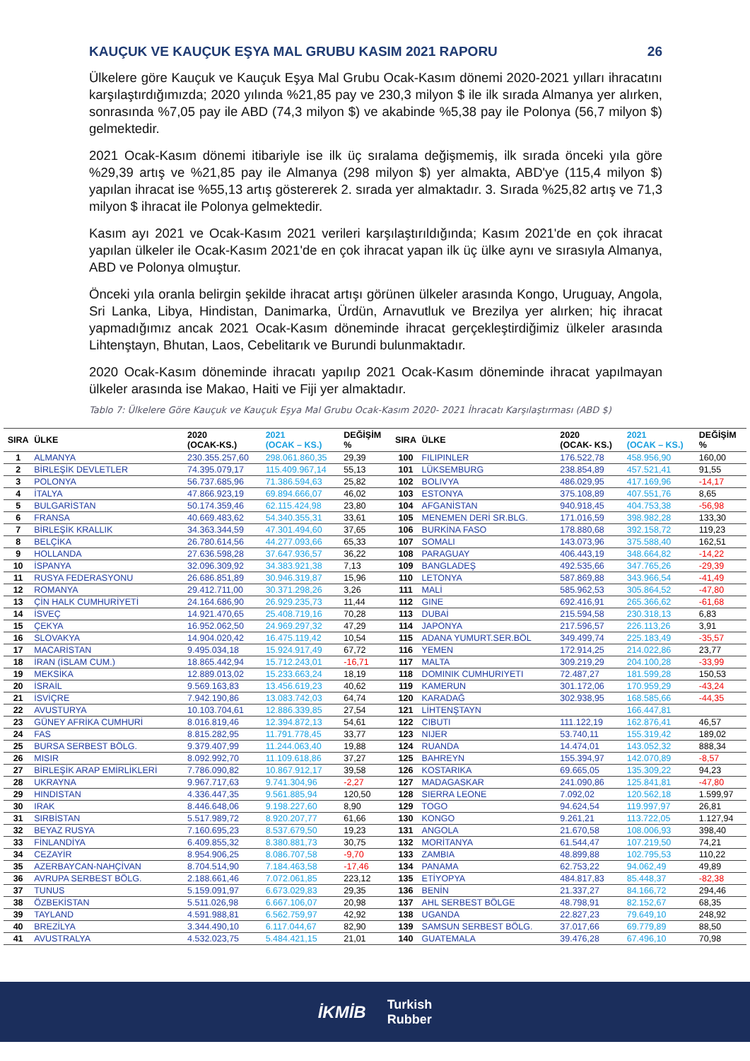KAUÇUK VE KAUÇUK EŞYA MAL GRUBU KASIM 2021 RAPORU 26
Ülkelere göre Kauçuk ve Kauçuk Eşya Mal Grubu Ocak-Kasım dönemi 2020-2021 yılları ihracatını karşılaştırdığımızda; 2020 yılında %21,85 pay ve 230,3 milyon $ ile ilk sırada Almanya yer alırken, sonrasında %7,05 pay ile ABD (74,3 milyon $) ve akabinde %5,38 pay ile Polonya (56,7 milyon $) gelmektedir.
2021 Ocak-Kasım dönemi itibariyle ise ilk üç sıralama değişmemiş, ilk sırada önceki yıla göre %29,39 artış ve %21,85 pay ile Almanya (298 milyon $) yer almakta, ABD'ye (115,4 milyon $) yapılan ihracat ise %55,13 artış göstererek 2. sırada yer almaktadır. 3. Sırada %25,82 artış ve 71,3 milyon $ ihracat ile Polonya gelmektedir.
Kasım ayı 2021 ve Ocak-Kasım 2021 verileri karşılaştırıldığında; Kasım 2021'de en çok ihracat yapılan ülkeler ile Ocak-Kasım 2021'de en çok ihracat yapan ilk üç ülke aynı ve sırasıyla Almanya, ABD ve Polonya olmuştur.
Önceki yıla oranla belirgin şekilde ihracat artışı görünen ülkeler arasında Kongo, Uruguay, Angola, Sri Lanka, Libya, Hindistan, Danimarka, Ürdün, Arnavutluk ve Brezilya yer alırken; hiç ihracat yapmadığımız ancak 2021 Ocak-Kasım döneminde ihracat gerçekleştirdiğimiz ülkeler arasında Lihtenştayn, Bhutan, Laos, Cebelitarık ve Burundi bulunmaktadır.
2020 Ocak-Kasım döneminde ihracatı yapılıp 2021 Ocak-Kasım döneminde ihracat yapılmayan ülkeler arasında ise Makao, Haiti ve Fiji yer almaktadır.
Tablo 7: Ülkelere Göre Kauçuk ve Kauçuk Eşya Mal Grubu Ocak-Kasım 2020- 2021 İhracatı Karşılaştırması (ABD $)
| SIRA | ÜLKE | 2020 (OCAK-KS.) | 2021 (OCAK – KS.) | DEĞİŞİM % | SIRA | ÜLKE | 2020 (OCAK- KS.) | 2021 (OCAK – KS.) | DEĞİŞİM % |
| --- | --- | --- | --- | --- | --- | --- | --- | --- | --- |
| 1 | ALMANYA | 230.355.257,60 | 298.061.860,35 | 29,39 | 100 | FILIPINLER | 176.522,78 | 458.956,90 | 160,00 |
| 2 | BİRLEŞİK DEVLETLER | 74.395.079,17 | 115.409.967,14 | 55,13 | 101 | LÜKSEMBURG | 238.854,89 | 457.521,41 | 91,55 |
| 3 | POLONYA | 56.737.685,96 | 71.386.594,63 | 25,82 | 102 | BOLIVYA | 486.029,95 | 417.169,96 | -14,17 |
| 4 | İTALYA | 47.866.923,19 | 69.894.666,07 | 46,02 | 103 | ESTONYA | 375.108,89 | 407.551,76 | 8,65 |
| 5 | BULGARİSTAN | 50.174.359,46 | 62.115.424,98 | 23,80 | 104 | AFGANİSTAN | 940.918,45 | 404.753,38 | -56,98 |
| 6 | FRANSA | 40.669.483,62 | 54.340.355,31 | 33,61 | 105 | MENEMEN DERİ SR.BLG. | 171.016,59 | 398.982,28 | 133,30 |
| 7 | BİRLEŞİK KRALLIK | 34.363.344,59 | 47.301.494,60 | 37,65 | 106 | BURKİNA FASO | 178.880,68 | 392.158,72 | 119,23 |
| 8 | BELÇİKA | 26.780.614,56 | 44.277.093,66 | 65,33 | 107 | SOMALI | 143.073,96 | 375.588,40 | 162,51 |
| 9 | HOLLANDA | 27.636.598,28 | 37.647.936,57 | 36,22 | 108 | PARAGUAY | 406.443,19 | 348.664,82 | -14,22 |
| 10 | İSPANYA | 32.096.309,92 | 34.383.921,38 | 7,13 | 109 | BANGLADEŞ | 492.535,66 | 347.765,26 | -29,39 |
| 11 | RUSYA FEDERASYONU | 26.686.851,89 | 30.946.319,87 | 15,96 | 110 | LETONYA | 587.869,88 | 343.966,54 | -41,49 |
| 12 | ROMANYA | 29.412.711,00 | 30.371.298,26 | 3,26 | 111 | MALİ | 585.962,53 | 305.864,52 | -47,80 |
| 13 | ÇİN HALK CUMHURİYETİ | 24.164.686,90 | 26.929.235,73 | 11,44 | 112 | GINE | 692.416,91 | 265.366,62 | -61,68 |
| 14 | İSVEÇ | 14.921.470,65 | 25.408.719,16 | 70,28 | 113 | DUBAİ | 215.594,58 | 230.318,13 | 6,83 |
| 15 | ÇEKYA | 16.952.062,50 | 24.969.297,32 | 47,29 | 114 | JAPONYA | 217.596,57 | 226.113,26 | 3,91 |
| 16 | SLOVAKYA | 14.904.020,42 | 16.475.119,42 | 10,54 | 115 | ADANA YUMURT.SER.BÖL | 349.499,74 | 225.183,49 | -35,57 |
| 17 | MACARİSTAN | 9.495.034,18 | 15.924.917,49 | 67,72 | 116 | YEMEN | 172.914,25 | 214.022,86 | 23,77 |
| 18 | İRAN (İSLAM CUM.) | 18.865.442,94 | 15.712.243,01 | -16,71 | 117 | MALTA | 309.219,29 | 204.100,28 | -33,99 |
| 19 | MEKSİKA | 12.889.013,02 | 15.233.663,24 | 18,19 | 118 | DOMINIK CUMHURIYETI | 72.487,27 | 181.599,28 | 150,53 |
| 20 | İSRAİL | 9.569.163,83 | 13.456.619,23 | 40,62 | 119 | KAMERUN | 301.172,06 | 170.959,29 | -43,24 |
| 21 | İSVİÇRE | 7.942.190,86 | 13.083.742,03 | 64,74 | 120 | KARADAĞ | 302.938,95 | 168.585,66 | -44,35 |
| 22 | AVUSTURYA | 10.103.704,61 | 12.886.339,85 | 27,54 | 121 | LİHTENŞTAYN | | 166.447,81 | |
| 23 | GÜNEY AFRİKA CUMHURİ | 8.016.819,46 | 12.394.872,13 | 54,61 | 122 | CIBUTI | 111.122,19 | 162.876,41 | 46,57 |
| 24 | FAS | 8.815.282,95 | 11.791.778,45 | 33,77 | 123 | NIJER | 53.740,11 | 155.319,42 | 189,02 |
| 25 | BURSA SERBEST BÖLG. | 9.379.407,99 | 11.244.063,40 | 19,88 | 124 | RUANDA | 14.474,01 | 143.052,32 | 888,34 |
| 26 | MISIR | 8.092.992,70 | 11.109.618,86 | 37,27 | 125 | BAHREYN | 155.394,97 | 142.070,89 | -8,57 |
| 27 | BİRLEŞİK ARAP EMİRLİKLERİ | 7.786.090,82 | 10.867.912,17 | 39,58 | 126 | KOSTARIKA | 69.665,05 | 135.309,22 | 94,23 |
| 28 | UKRAYNA | 9.967.717,63 | 9.741.304,96 | -2,27 | 127 | MADAGASKAR | 241.090,86 | 125.841,81 | -47,80 |
| 29 | HINDISTAN | 4.336.447,35 | 9.561.885,94 | 120,50 | 128 | SIERRA LEONE | 7.092,02 | 120.562,18 | 1.599,97 |
| 30 | IRAK | 8.446.648,06 | 9.198.227,60 | 8,90 | 129 | TOGO | 94.624,54 | 119.997,97 | 26,81 |
| 31 | SIRBİSTAN | 5.517.989,72 | 8.920.207,77 | 61,66 | 130 | KONGO | 9.261,21 | 113.722,05 | 1.127,94 |
| 32 | BEYAZ RUSYA | 7.160.695,23 | 8.537.679,50 | 19,23 | 131 | ANGOLA | 21.670,58 | 108.006,93 | 398,40 |
| 33 | FİNLANDİYA | 6.409.855,32 | 8.380.881,73 | 30,75 | 132 | MORİTANYA | 61.544,47 | 107.219,50 | 74,21 |
| 34 | CEZAYİR | 8.954.906,25 | 8.086.707,58 | -9,70 | 133 | ZAMBIA | 48.899,88 | 102.795,53 | 110,22 |
| 35 | AZERBAYCAN-NAHÇİVAN | 8.704.514,90 | 7.184.463,58 | -17,46 | 134 | PANAMA | 62.753,22 | 94.062,49 | 49,89 |
| 36 | AVRUPA SERBEST BÖLG. | 2.188.661,46 | 7.072.061,85 | 223,12 | 135 | ETİYOPYA | 484.817,83 | 85.448,37 | -82,38 |
| 37 | TUNUS | 5.159.091,97 | 6.673.029,83 | 29,35 | 136 | BENİN | 21.337,27 | 84.166,72 | 294,46 |
| 38 | ÖZBEKİSTAN | 5.511.026,98 | 6.667.106,07 | 20,98 | 137 | AHL SERBEST BÖLGE | 48.798,91 | 82.152,67 | 68,35 |
| 39 | TAYLAND | 4.591.988,81 | 6.562.759,97 | 42,92 | 138 | UGANDA | 22.827,23 | 79.649,10 | 248,92 |
| 40 | BREZİLYA | 3.344.490,10 | 6.117.044,67 | 82,90 | 139 | SAMSUN SERBEST BÖLG. | 37.017,66 | 69.779,89 | 88,50 |
| 41 | AVUSTRALYA | 4.532.023,75 | 5.484.421,15 | 21,01 | 140 | GUATEMALA | 39.476,28 | 67.496,10 | 70,98 |
İKMİB Turkish
Rubber